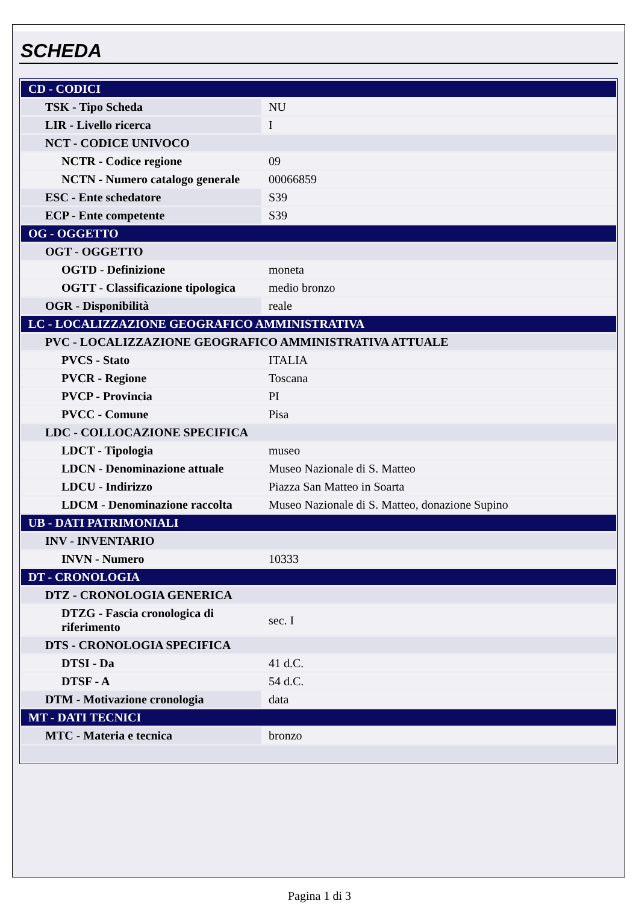SCHEDA
| CD - CODICI | |
| TSK - Tipo Scheda | NU |
| LIR - Livello ricerca | I |
| NCT - CODICE UNIVOCO | |
| NCTR - Codice regione | 09 |
| NCTN - Numero catalogo generale | 00066859 |
| ESC - Ente schedatore | S39 |
| ECP - Ente competente | S39 |
| OG - OGGETTO | |
| OGT - OGGETTO | |
| OGTD - Definizione | moneta |
| OGTT - Classificazione tipologica | medio bronzo |
| OGR - Disponibilità | reale |
| LC - LOCALIZZAZIONE GEOGRAFICO AMMINISTRATIVA | |
| PVC - LOCALIZZAZIONE GEOGRAFICO AMMINISTRATIVA ATTUALE | |
| PVCS - Stato | ITALIA |
| PVCR - Regione | Toscana |
| PVCP - Provincia | PI |
| PVCC - Comune | Pisa |
| LDC - COLLOCAZIONE SPECIFICA | |
| LDCT - Tipologia | museo |
| LDCN - Denominazione attuale | Museo Nazionale di S. Matteo |
| LDCU - Indirizzo | Piazza San Matteo in Soarta |
| LDCM - Denominazione raccolta | Museo Nazionale di S. Matteo, donazione Supino |
| UB - DATI PATRIMONIALI | |
| INV - INVENTARIO | |
| INVN - Numero | 10333 |
| DT - CRONOLOGIA | |
| DTZ - CRONOLOGIA GENERICA | |
| DTZG - Fascia cronologica di riferimento | sec. I |
| DTS - CRONOLOGIA SPECIFICA | |
| DTSI - Da | 41 d.C. |
| DTSF - A | 54 d.C. |
| DTM - Motivazione cronologia | data |
| MT - DATI TECNICI | |
| MTC - Materia e tecnica | bronzo |
Pagina 1 di 3